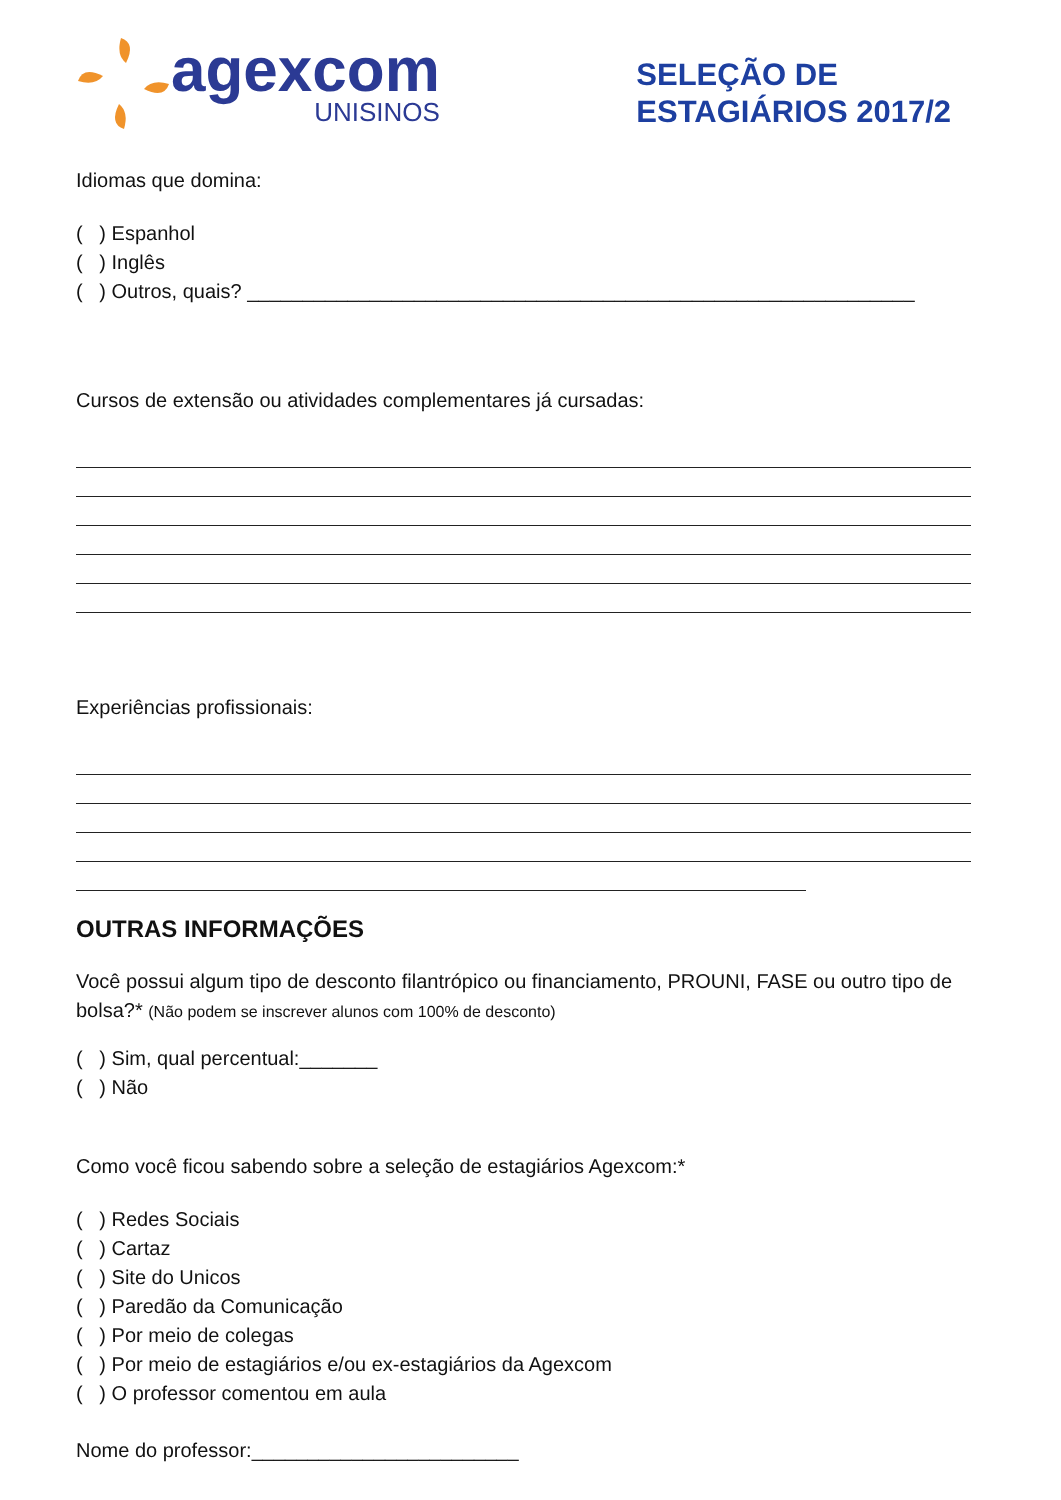agexcom
UNISINOS
SELEÇÃO DE
ESTAGIÁRIOS 2017/2
Idiomas que domina:
( ) Espanhol
( ) Inglês
( ) Outros, quais? ____________________________________________________________
Cursos de extensão ou atividades complementares já cursadas:
Experiências profissionais:
OUTRAS INFORMAÇÕES
Você possui algum tipo de desconto filantrópico ou financiamento, PROUNI, FASE ou outro tipo de bolsa?* (Não podem se inscrever alunos com 100% de desconto)
( ) Sim, qual percentual:_______
( ) Não
Como você ficou sabendo sobre a seleção de estagiários Agexcom:*
( ) Redes Sociais
( ) Cartaz
( ) Site do Unicos
( ) Paredão da Comunicação
( ) Por meio de colegas
( ) Por meio de estagiários e/ou ex-estagiários da Agexcom
( ) O professor comentou em aula
Nome do professor:________________________